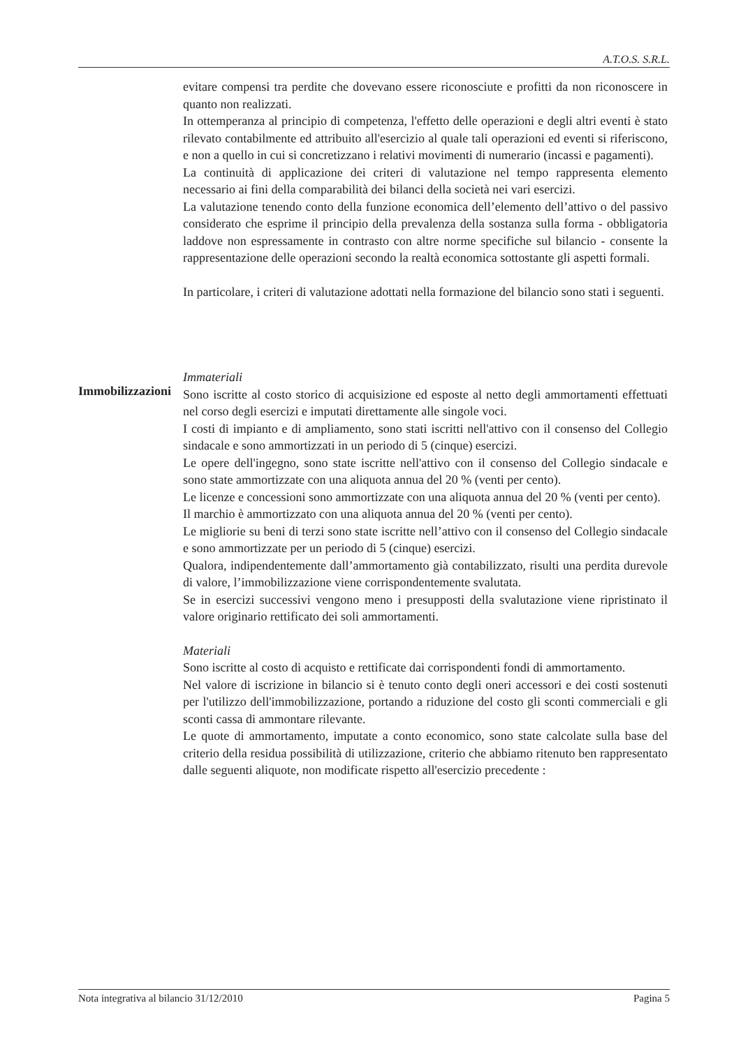A.T.O.S. S.R.L.
evitare compensi tra perdite che dovevano essere riconosciute e profitti da non riconoscere in quanto non realizzati.
In ottemperanza al principio di competenza, l'effetto delle operazioni e degli altri eventi è stato rilevato contabilmente ed attribuito all'esercizio al quale tali operazioni ed eventi si riferiscono, e non a quello in cui si concretizzano i relativi movimenti di numerario (incassi e pagamenti).
La continuità di applicazione dei criteri di valutazione nel tempo rappresenta elemento necessario ai fini della comparabilità dei bilanci della società nei vari esercizi.
La valutazione tenendo conto della funzione economica dell’elemento dell’attivo o del passivo considerato che esprime il principio della prevalenza della sostanza sulla forma - obbligatoria laddove non espressamente in contrasto con altre norme specifiche sul bilancio - consente la rappresentazione delle operazioni secondo la realtà economica sottostante gli aspetti formali.
In particolare, i criteri di valutazione adottati nella formazione del bilancio sono stati i seguenti.
Immateriali
Sono iscritte al costo storico di acquisizione ed esposte al netto degli ammortamenti effettuati nel corso degli esercizi e imputati direttamente alle singole voci.
I costi di impianto e di ampliamento, sono stati iscritti nell'attivo con il consenso del Collegio sindacale e sono ammortizzati in un periodo di 5 (cinque) esercizi.
Le opere dell'ingegno, sono state iscritte nell'attivo con il consenso del Collegio sindacale e sono state ammortizzate con una aliquota annua del 20 % (venti per cento).
Le licenze e concessioni sono ammortizzate con una aliquota annua del 20 % (venti per cento).
Il marchio è ammortizzato con una aliquota annua del 20 % (venti per cento).
Le migliorie su beni di terzi sono state iscritte nell’attivo con il consenso del Collegio sindacale e sono ammortizzate per un periodo di 5 (cinque) esercizi.
Qualora, indipendentemente dall’ammortamento già contabilizzato, risulti una perdita durevole di valore, l’immobilizzazione viene corrispondentemente svalutata.
Se in esercizi successivi vengono meno i presupposti della svalutazione viene ripristinato il valore originario rettificato dei soli ammortamenti.
Materiali
Sono iscritte al costo di acquisto e rettificate dai corrispondenti fondi di ammortamento.
Nel valore di iscrizione in bilancio si è tenuto conto degli oneri accessori e dei costi sostenuti per l'utilizzo dell'immobilizzazione, portando a riduzione del costo gli sconti commerciali e gli sconti cassa di ammontare rilevante.
Le quote di ammortamento, imputate a conto economico, sono state calcolate sulla base del criterio della residua possibilità di utilizzazione, criterio che abbiamo ritenuto ben rappresentato dalle seguenti aliquote, non modificate rispetto all'esercizio precedente :
Immobilizzazioni
Nota integrativa al bilancio 31/12/2010 Pagina 5